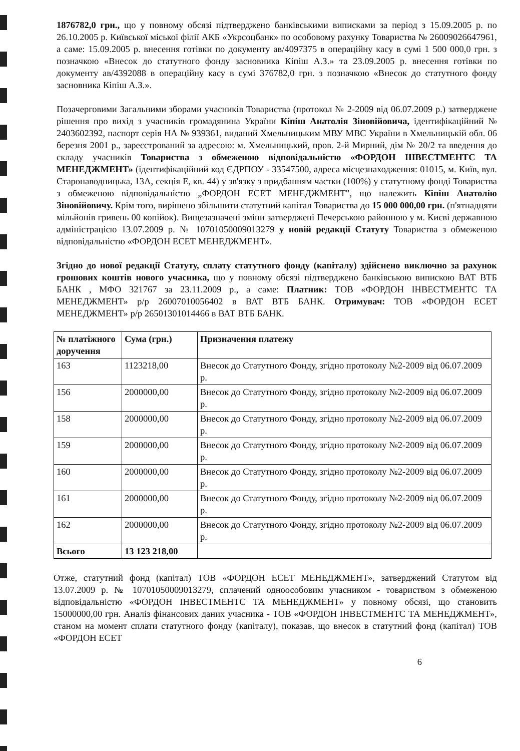1876782,0 грн., що у повному обсязі підтверджено банківськими виписками за період з 15.09.2005 р. по 26.10.2005 р. Київської міської філії АКБ «Укрсоцбанк» по особовому рахунку Товариства № 26009026647961, а саме: 15.09.2005 р. внесення готівки по документу ав/4097375 в операційну касу в сумі 1 500 000,0 грн. з позначкою «Внесок до статутного фонду засновника Кіпіш А.З.» та 23.09.2005 р. внесення готівки по документу ав/4392088 в операційну касу в сумі 376782,0 грн. з позначкою «Внесок до статутного фонду засновника Кіпіш А.З.».
Позачерговими Загальними зборами учасників Товариства (протокол № 2-2009 від 06.07.2009 р.) затверджене рішення про вихід з учасників громадянина України Кіпіш Анатолія Зіновійовича, ідентифікаційний № 2403602392, паспорт серія НА № 939361, виданий Хмельницьким МВУ МВС України в Хмельницькій обл. 06 березня 2001 р., зареєстрований за адресою: м. Хмельницький, пров. 2-й Мирний, дім № 20/2 та введення до складу учасників Товариства з обмеженою відповідальністю «ФОРДОН ШВЕСТМЕНТС ТА МЕНЕДЖМЕНТ» (ідентифікаційний код ЄДРПОУ - 33547500, адреса місцезнаходження: 01015, м. Київ, вул. Старонаводницька, 13А, секція Е, кв. 44) у зв'язку з придбанням частки (100%) у статутному фонді Товариства з обмеженою відповідальністю „ФОРДОН ЕСЕТ МЕНЕДЖМЕНТ", що належить Кіпіш Анатолію Зіновійовичу. Крім того, вирішено збільшити статутний капітал Товариства до 15 000 000,00 грн. (п'ятнадцяти мільйонів гривень 00 копійок). Вищезазначені зміни затверджені Печерською районною у м. Києві державною адміністрацією 13.07.2009 р. № 10701050009013279 у новій редакції Статуту Товариства з обмеженою відповідальністю «ФОРДОН ЕСЕТ МЕНЕДЖМЕНТ».
Згідно до нової редакції Статуту, сплату статутного фонду (капіталу) здійснено виключно за рахунок грошових коштів нового учасника, що у повному обсязі підтверджено банківською випискою ВАТ ВТБ БАНК , МФО 321767 за 23.11.2009 р., а саме: Платник: ТОВ «ФОРДОН ІНВЕСТМЕНТС ТА МЕНЕДЖМЕНТ» р/р 26007010056402 в ВАТ ВТБ БАНК. Отримувач: ТОВ «ФОРДОН ЕСЕТ МЕНЕДЖМЕНТ» р/р 26501301014466 в ВАТ ВТБ БАНК.
| № платіжного доручення | Сума (грн.) | Призначення платежу |
| --- | --- | --- |
| 163 | 1123218,00 | Внесок до Статутного Фонду, згідно протоколу №2-2009 від 06.07.2009 р. |
| 156 | 2000000,00 | Внесок до Статутного Фонду, згідно протоколу №2-2009 від 06.07.2009 р. |
| 158 | 2000000,00 | Внесок до Статутного Фонду, згідно протоколу №2-2009 від 06.07.2009 р. |
| 159 | 2000000,00 | Внесок до Статутного Фонду, згідно протоколу №2-2009 від 06.07.2009 р. |
| 160 | 2000000,00 | Внесок до Статутного Фонду, згідно протоколу №2-2009 від 06.07.2009 р. |
| 161 | 2000000,00 | Внесок до Статутного Фонду, згідно протоколу №2-2009 від 06.07.2009 р. |
| 162 | 2000000,00 | Внесок до Статутного Фонду, згідно протоколу №2-2009 від 06.07.2009 р. |
| Всього | 13 123 218,00 | |
Отже, статутний фонд (капітал) ТОВ «ФОРДОН ЕСЕТ МЕНЕДЖМЕНТ», затверджений Статутом від 13.07.2009 р. № 10701050009013279, сплачений одноособовим учасником - товариством з обмеженою відповідальністю «ФОРДОН ІНВЕСТМЕНТС ТА МЕНЕДЖМЕНТ» у повному обсязі, що становить 15000000,00 грн. Аналіз фінансових даних учасника - ТОВ «ФОРДОН ІНВЕСТМЕНТС ТА МЕНЕДЖМЕНТ», станом на момент сплати статутного фонду (капіталу), показав, що внесок в статутний фонд (капітал) ТОВ «ФОРДОН ЕСЕТ
6